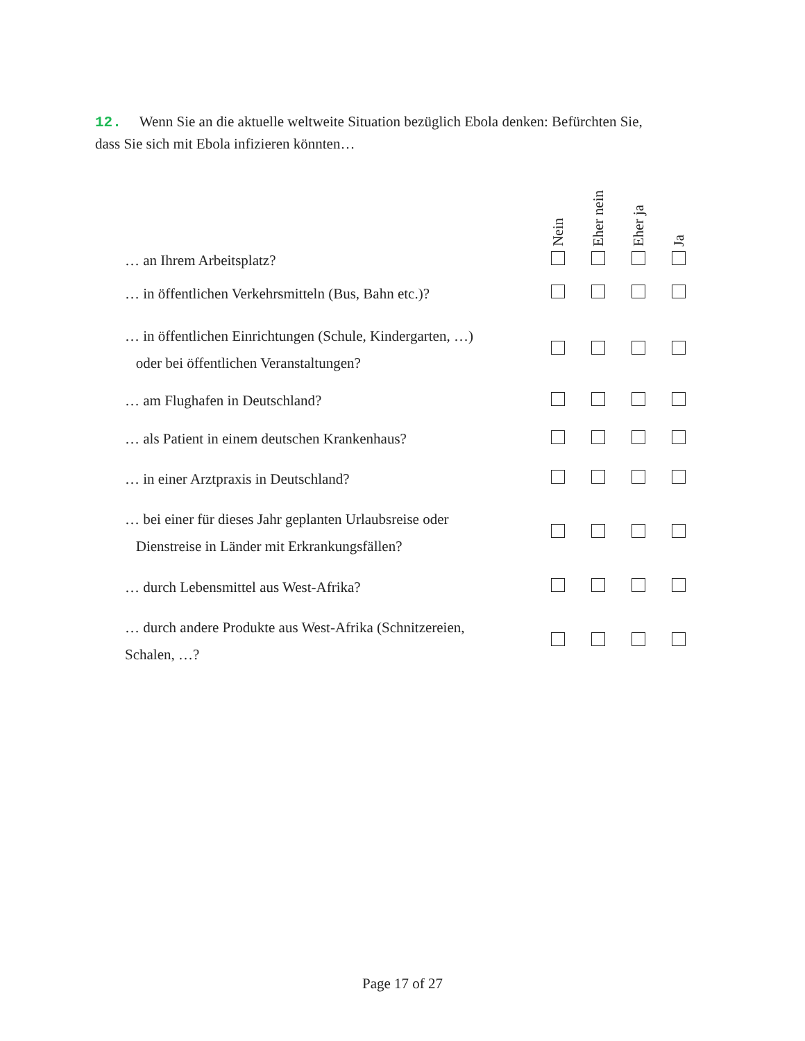12. Wenn Sie an die aktuelle weltweite Situation bezüglich Ebola denken: Befürchten Sie, dass Sie sich mit Ebola infizieren könnten…
| | Nein | Eher nein | Eher ja | Ja |
| --- | --- | --- | --- | --- |
| … an Ihrem Arbeitsplatz? | | | | |
| … in öffentlichen Verkehrsmitteln (Bus, Bahn etc.)? | | | | |
| … in öffentlichen Einrichtungen (Schule, Kindergarten, …) oder bei öffentlichen Veranstaltungen? | | | | |
| … am Flughafen in Deutschland? | | | | |
| … als Patient in einem deutschen Krankenhaus? | | | | |
| … in einer Arztpraxis in Deutschland? | | | | |
| … bei einer für dieses Jahr geplanten Urlaubsreise oder Dienstreise in Länder mit Erkrankungsfällen? | | | | |
| … durch Lebensmittel aus West-Afrika? | | | | |
| … durch andere Produkte aus West-Afrika (Schnitzereien, Schalen, …? | | | | |
Page 17 of 27